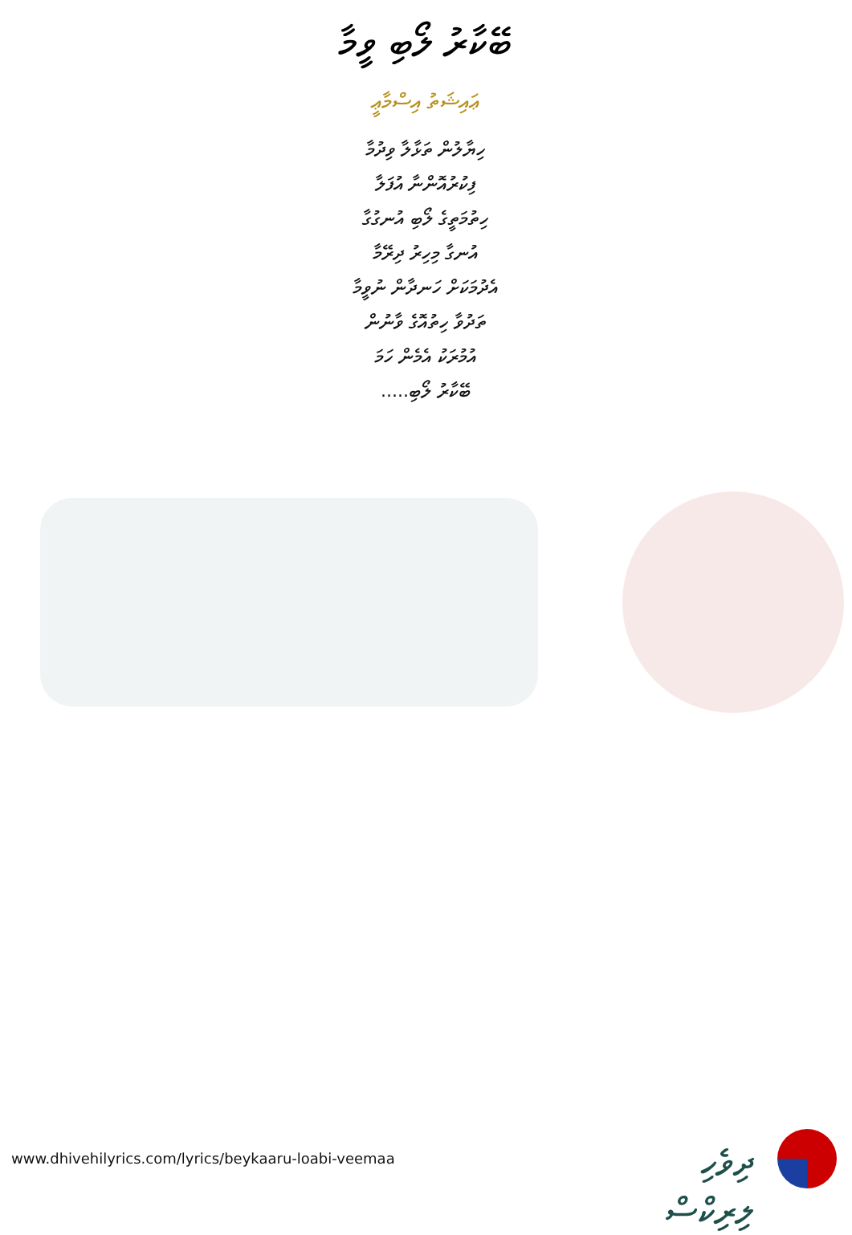ބޭކާރު ލޯބި ވީމާ
ޢައިޝަތު އިސްމާޢީ
ހިޔާލުން ތަޅާލާ ވިދުމާ
ފިކުރުއޮންނާ އުފަލާ
ހިތުމަތީގެ ލޯބި އުނގުގާ
އުނގާ މިހިރު ދިރޭމާ
އެދުމަކަށް ހަނދާން ނުވީމާ
ތަދުވާ ހިތުއޮގެ ވާނުން
އުމުރަކު އެމެން ހަމަ
ބޭކާރު ލޯބި.....
www.dhivehilyrics.com/lyrics/beykaaru-loabi-veemaa
ދިވެހި ލިރިކްސް